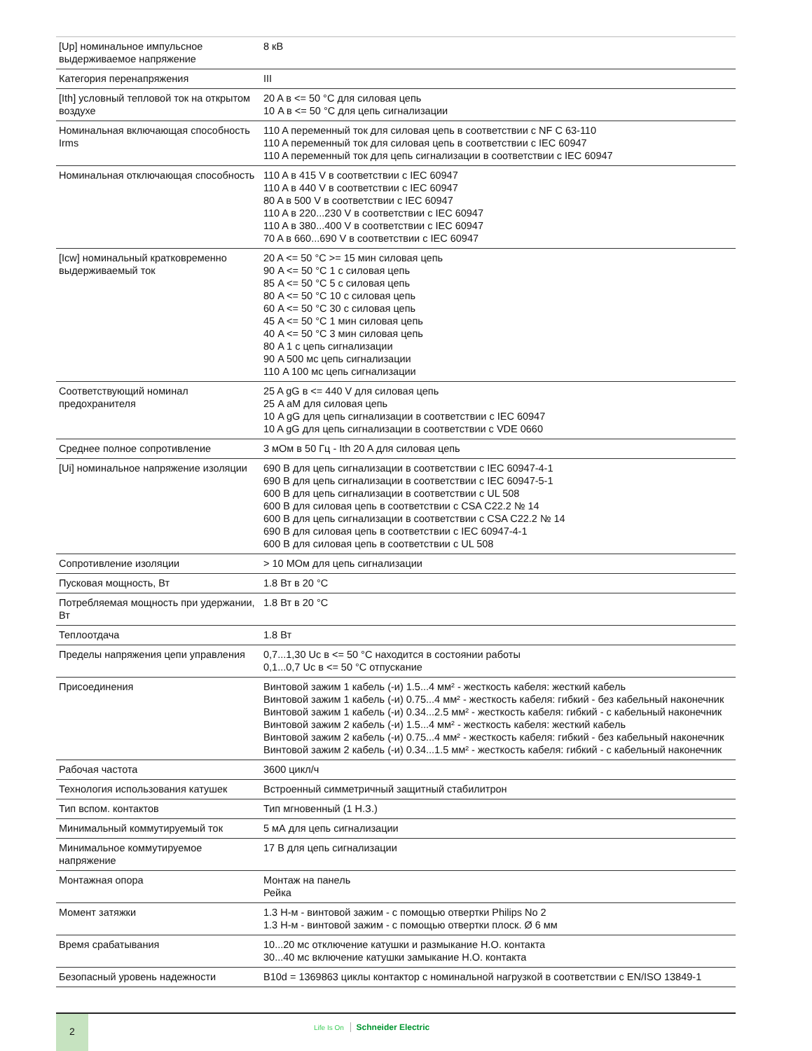| [Up] номинальное импульсное выдерживаемое напряжение | 8 кВ |
| Категория перенапряжения | III |
| [Ith] условный тепловой ток на открытом воздухе | 20 A в <= 50 °C для силовая цепь 10 A в <= 50 °C для цепь сигнализации |
| Номинальная включающая способность Irms | 110 A переменный ток для силовая цепь в соответствии с NF C 63-110 110 A переменный ток для силовая цепь в соответствии с IEC 60947 110 A переменный ток для цепь сигнализации в соответствии с IEC 60947 |
| Номинальная отключающая способность | 110 A в 415 V в соответствии с IEC 60947 110 A в 440 V в соответствии с IEC 60947 80 A в 500 V в соответствии с IEC 60947 110 A в 220...230 V в соответствии с IEC 60947 110 A в 380...400 V в соответствии с IEC 60947 70 A в 660...690 V в соответствии с IEC 60947 |
| [Icw] номинальный кратковременно выдерживаемый ток | 20 A <= 50 °C >= 15 мин силовая цепь 90 A <= 50 °C 1 с силовая цепь 85 A <= 50 °C 5 с силовая цепь 80 A <= 50 °C 10 с силовая цепь 60 A <= 50 °C 30 с силовая цепь 45 A <= 50 °C 1 мин силовая цепь 40 A <= 50 °C 3 мин силовая цепь 80 A 1 с цепь сигнализации 90 A 500 мс цепь сигнализации 110 A 100 мс цепь сигнализации |
| Соответствующий номинал предохранителя | 25 A gG в <= 440 V для силовая цепь 25 A aM для силовая цепь 10 A gG для цепь сигнализации в соответствии с IEC 60947 10 A gG для цепь сигнализации в соответствии с VDE 0660 |
| Среднее полное сопротивление | 3 мОм в 50 Гц - Ith 20 A для силовая цепь |
| [Ui] номинальное напряжение изоляции | 690 В для цепь сигнализации в соответствии с IEC 60947-4-1 690 В для цепь сигнализации в соответствии с IEC 60947-5-1 600 В для цепь сигнализации в соответствии с UL 508 600 В для силовая цепь в соответствии с CSA C22.2 № 14 600 В для цепь сигнализации в соответствии с CSA C22.2 № 14 690 В для силовая цепь в соответствии с IEC 60947-4-1 600 В для силовая цепь в соответствии с UL 508 |
| Сопротивление изоляции | > 10 МОм для цепь сигнализации |
| Пусковая мощность, Вт | 1.8 Вт в 20 °C |
| Потребляемая мощность при удержании, Вт | 1.8 Вт в 20 °C |
| Теплоотдача | 1.8 Вт |
| Пределы напряжения цепи управления | 0,7...1,30 Uc в <= 50 °C находится в состоянии работы 0,1...0,7 Uc в <= 50 °C отпускание |
| Присоединения | Винтовой зажим 1 кабель (-и) 1.5...4 мм² - жесткость кабеля: жесткий кабель Винтовой зажим 1 кабель (-и) 0.75...4 мм² - жесткость кабеля: гибкий - без кабельный наконечник Винтовой зажим 1 кабель (-и) 0.34...2.5 мм² - жесткость кабеля: гибкий - с кабельный наконечник Винтовой зажим 2 кабель (-и) 1.5...4 мм² - жесткость кабеля: жесткий кабель Винтовой зажим 2 кабель (-и) 0.75...4 мм² - жесткость кабеля: гибкий - без кабельный наконечник Винтовой зажим 2 кабель (-и) 0.34...1.5 мм² - жесткость кабеля: гибкий - с кабельный наконечник |
| Рабочая частота | 3600 цикл/ч |
| Технология использования катушек | Встроенный симметричный защитный стабилитрон |
| Тип вспом. контактов | Тип мгновенный (1 Н.З.) |
| Минимальный коммутируемый ток | 5 мА для цепь сигнализации |
| Минимальное коммутируемое напряжение | 17 В для цепь сигнализации |
| Монтажная опора | Монтаж на панель Рейка |
| Момент затяжки | 1.3 Н-м - винтовой зажим - с помощью отвертки Philips No 2 1.3 Н-м - винтовой зажим - с помощью отвертки плоск. Ø 6 мм |
| Время срабатывания | 10...20 мс отключение катушки и размыкание Н.О. контакта 30...40 мс включение катушки замыкание Н.О. контакта |
| Безопасный уровень надежности | B10d = 1369863 циклы контактор с номинальной нагрузкой в соответствии с EN/ISO 13849-1 |
2
Life Is On Schneider Electric